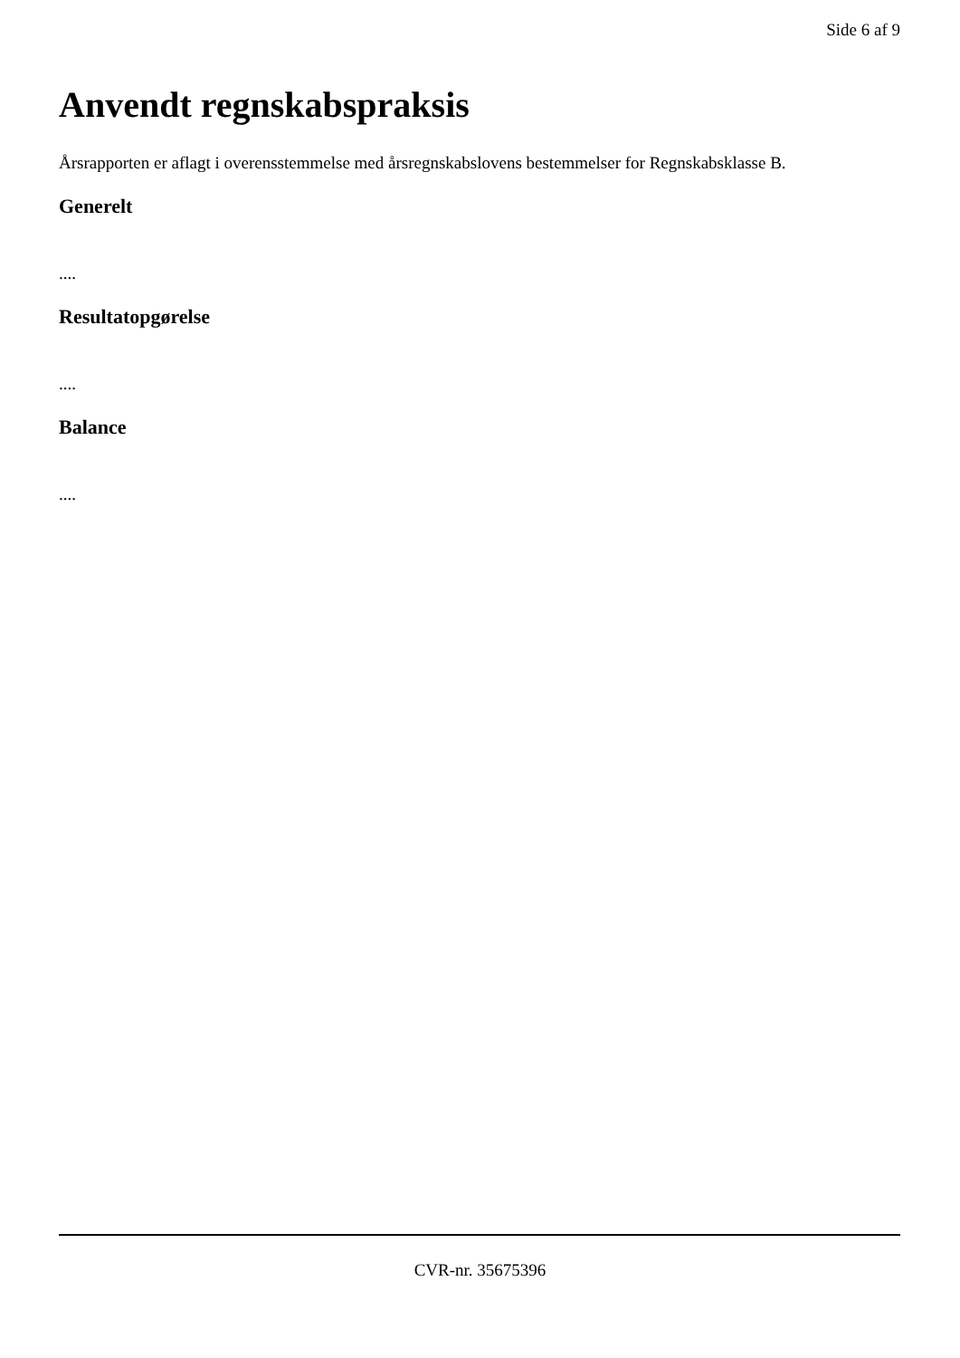Side 6 af 9
Anvendt regnskabspraksis
Årsrapporten er aflagt i overensstemmelse med årsregnskabslovens bestemmelser for Regnskabsklasse B.
Generelt
....
Resultatopgørelse
....
Balance
....
CVR-nr. 35675396